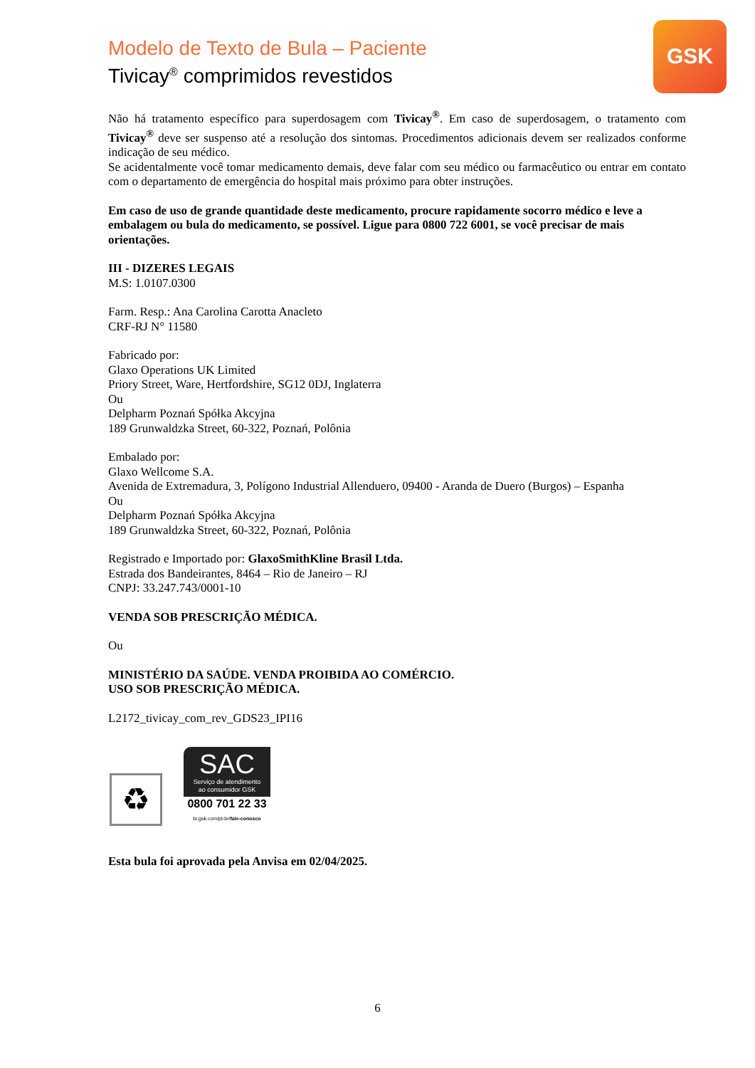Modelo de Texto de Bula – Paciente
Tivicay<sup>®</sup> comprimidos revestidos
GSK
Não há tratamento específico para superdosagem com Tivicay<sup>®</sup>. Em caso de superdosagem, o tratamento com Tivicay<sup>®</sup> deve ser suspenso até a resolução dos sintomas. Procedimentos adicionais devem ser realizados conforme indicação de seu médico.
Se acidentalmente você tomar medicamento demais, deve falar com seu médico ou farmacêutico ou entrar em contato com o departamento de emergência do hospital mais próximo para obter instruções.
Em caso de uso de grande quantidade deste medicamento, procure rapidamente socorro médico e leve a embalagem ou bula do medicamento, se possível. Ligue para 0800 722 6001, se você precisar de mais orientações.
III - DIZERES LEGAIS
M.S: 1.0107.0300
Farm. Resp.: Ana Carolina Carotta Anacleto
CRF-RJ N° 11580
Fabricado por:
Glaxo Operations UK Limited
Priory Street, Ware, Hertfordshire, SG12 0DJ, Inglaterra
Ou
Delpharm Poznań Spółka Akcyjna
189 Grunwaldzka Street, 60-322, Poznań, Polônia
Embalado por:
Glaxo Wellcome S.A.
Avenida de Extremadura, 3, Polígono Industrial Allenduero, 09400 - Aranda de Duero (Burgos) – Espanha
Ou
Delpharm Poznań Spółka Akcyjna
189 Grunwaldzka Street, 60-322, Poznań, Polônia
Registrado e Importado por: GlaxoSmithKline Brasil Ltda.
Estrada dos Bandeirantes, 8464 – Rio de Janeiro – RJ
CNPJ: 33.247.743/0001-10
VENDA SOB PRESCRIÇÃO MÉDICA.
Ou
MINISTÉRIO DA SAÚDE. VENDA PROIBIDA AO COMÉRCIO.
USO SOB PRESCRIÇÃO MÉDICA.
L2172_tivicay_com_rev_GDS23_IPI16
♻
SAC
Serviço de atendimento
ao consumidor GSK
0800 701 22 33
br.gsk.com/pt-br/fale-conosco
Esta bula foi aprovada pela Anvisa em 02/04/2025.
6